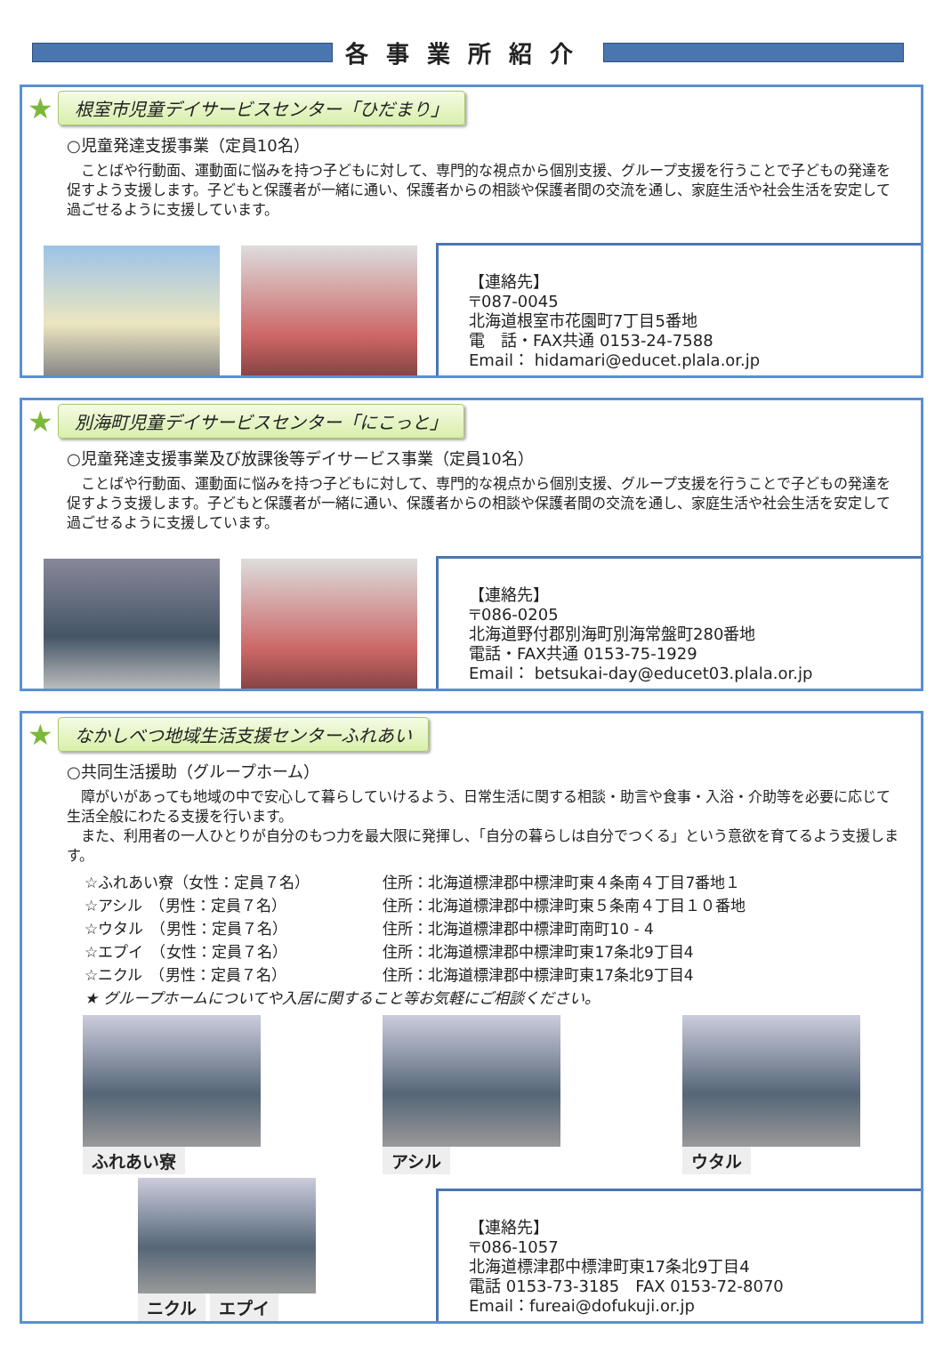各事業所紹介
★ 根室市児童デイサービスセンター「ひだまり」
○児童発達支援事業（定員10名）
　ことばや行動面、運動面に悩みを持つ子どもに対して、専門的な視点から個別支援、グループ支援を行うことで子どもの発達を促すよう支援します。子どもと保護者が一緒に通い、保護者からの相談や保護者間の交流を通し、家庭生活や社会生活を安定して過ごせるように支援しています。
【連絡先】
〒087-0045
北海道根室市花園町7丁目5番地
電　話・FAX共通 0153-24-7588
Email： hidamari@educet.plala.or.jp
★ 別海町児童デイサービスセンター「にこっと」
○児童発達支援事業及び放課後等デイサービス事業（定員10名）
　ことばや行動面、運動面に悩みを持つ子どもに対して、専門的な視点から個別支援、グループ支援を行うことで子どもの発達を促すよう支援します。子どもと保護者が一緒に通い、保護者からの相談や保護者間の交流を通し、家庭生活や社会生活を安定して過ごせるように支援しています。
【連絡先】
〒086-0205
北海道野付郡別海町別海常盤町280番地
電話・FAX共通 0153-75-1929
Email： betsukai-day@educet03.plala.or.jp
★ なかしべつ地域生活支援センターふれあい
○共同生活援助（グループホーム）
　障がいがあっても地域の中で安心して暮らしていけるよう、日常生活に関する相談・助言や食事・入浴・介助等を必要に応じて生活全般にわたる支援を行います。
　また、利用者の一人ひとりが自分のもつ力を最大限に発揮し、「自分の暮らしは自分でつくる」という意欲を育てるよう支援します。
☆ふれあい寮（女性：定員７名） 住所：北海道標津郡中標津町東４条南４丁目7番地１
☆アシル　（男性：定員７名） 住所：北海道標津郡中標津町東５条南４丁目１０番地
☆ウタル　（男性：定員７名） 住所：北海道標津郡中標津町南町10 - 4
☆エプイ　（女性：定員７名） 住所：北海道標津郡中標津町東17条北9丁目4
☆ニクル　（男性：定員７名） 住所：北海道標津郡中標津町東17条北9丁目4
★ グループホームについてや入居に関すること等お気軽にご相談ください。
ふれあい寮 アシル ウタル
ニクル エプイ
【連絡先】
〒086-1057
北海道標津郡中標津町東17条北9丁目4
電話 0153-73-3185　FAX 0153-72-8070
Email：fureai@dofukuji.or.jp